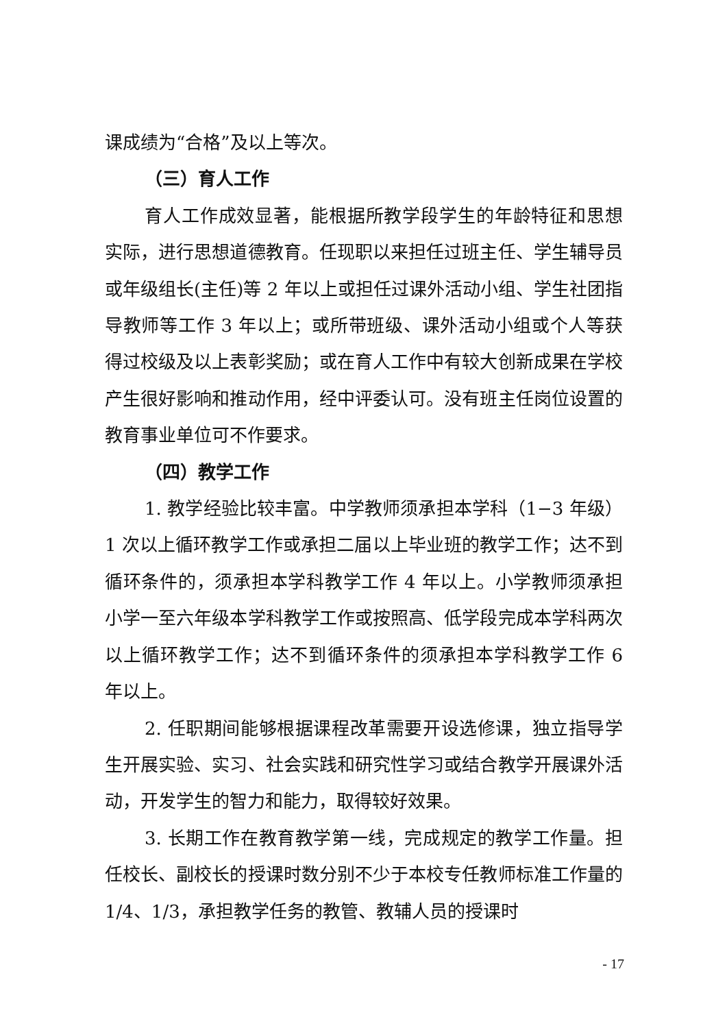课成绩为“合格”及以上等次。
（三）育人工作
育人工作成效显著，能根据所教学段学生的年龄特征和思想实际，进行思想道德教育。任现职以来担任过班主任、学生辅导员或年级组长(主任)等 2 年以上或担任过课外活动小组、学生社团指导教师等工作 3 年以上；或所带班级、课外活动小组或个人等获得过校级及以上表彰奖励；或在育人工作中有较大创新成果在学校产生很好影响和推动作用，经中评委认可。没有班主任岗位设置的教育事业单位可不作要求。
（四）教学工作
1. 教学经验比较丰富。中学教师须承担本学科（1−3 年级）1 次以上循环教学工作或承担二届以上毕业班的教学工作；达不到循环条件的，须承担本学科教学工作 4 年以上。小学教师须承担小学一至六年级本学科教学工作或按照高、低学段完成本学科两次以上循环教学工作；达不到循环条件的须承担本学科教学工作 6 年以上。
2. 任职期间能够根据课程改革需要开设选修课，独立指导学生开展实验、实习、社会实践和研究性学习或结合教学开展课外活动，开发学生的智力和能力，取得较好效果。
3. 长期工作在教育教学第一线，完成规定的教学工作量。担任校长、副校长的授课时数分别不少于本校专任教师标准工作量的 1/4、1/3，承担教学任务的教管、教辅人员的授课时
- 17